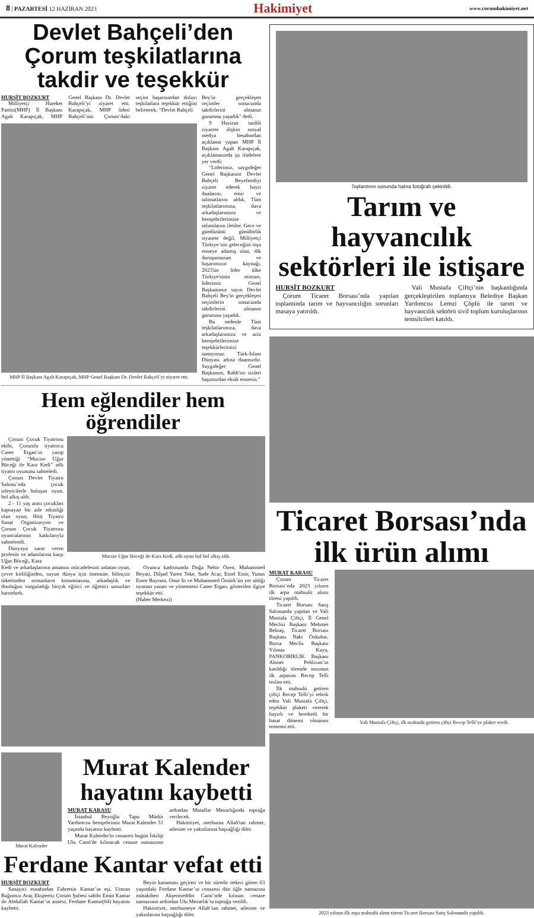8 | PAZARTESİ 12 HAZİRAN 2023 Hakimiyet www.corumhakimiyet.net
Devlet Bahçeli’den Çorum teşkilatlarına takdir ve teşekkür
HURŞİT BOZKURT
Milliyetçi Hareket Partisi(MHP) İl Başkanı Agah Karapıçak, MHP Genel Başkanı Dr. Devlet Bahçeli’yi ziyaret etti. Karapıçak, MHP lideri Bahçeli’nin Çorum’daki seçim başarısından dolayı teşkilatlara teşekkür ettiğini belirterek, “Devlet Bahçeli
MHP İl Başkanı Agah Karapıçak, MHP Genel Başkanı Dr. Devlet Bahçeli’yi ziyaret etti.
Bey'in gerçekleşen seçimler sonucunda takdirlerini almanın gururunu yaşadık” dedi.
9 Haziran tarihli ziyarete ilişkin sosyal medya hesabından açıklama yapan MHP İl Başkanı Agah Karapıçak, açıklamasında şu ifadelere yer verdi:
“Liderimiz, saygıdeğer Genel Başkanım Devlet Bahçeli Beyefendiyi ziyaret ederek hayır dualarını, emir ve talimatlarını aldık. Tüm teşkilatlarımıza, dava arkadaşlarımıza ve hemşehrilerimize selamlarını iletiler. Gece ve gündüzünü günübirlik siyasete değil, Milliyetçi Türkiye’nin geleceğini inşa etmeye adamış olan, dik duruşumuzun ve başarımızın kaynağı, 2023'ün lider ülke Türkiye'sinin mimarı, liderimiz Genel Başkanımız sayın Devlet Bahçeli Bey'in gerçekleşen seçimlerin sonucunda takdirlerini almanın gururunu yaşadık.
Bu nedenle Tüm teşkilatlarımıza, dava arkadaşlarımıza ve aziz hemşehrilerimize teşekkürlerimizi sunuyoruz. Türk-İslam Dünyası adına duamızdır. Saygıdeğer Genel Başkanım, Rabb'im sizleri başımızdan eksik etmesin.”
Hem eğlendiler hem öğrendiler
Çorum Çocuk Tiyatrosu ekibi, Çorumlu tiyatrocu Caner Ergan’ın yazıp yönettiği “Mucize Uğur Böceği ile Kara Kedi” adlı tiyatro oyununu sahneledi.
Çorum Devlet Tiyatro Salonu’nda çocuk izleyicilerle buluşan oyun, bol alkış aldı.
2 - 11 yaş arası çocukları kapsayan bir aile etkinliği olan oyun, Hitit Tiyatro Sanat Organizasyon ve Çorum Çocuk Tiyatrosu oyuncularının katkılarıyla sahnelendi.
Dünyaya zarar veren profesör ve adamlarına karşı Uğur Böceği, Kara
Mucize Uğur Böceği ile Kara Kedi, adlı oyun bol bol alkış aldı.
Kedi ve arkadaşlarının amansız mücadelesini anlatan oyun, çevre kirliliğinden, suyun dünya için önemine, bilinçsiz tüketimden ormanların korunmasına, arkadaşlık ve dostluğun vurguladığı birçok eğitici ve öğretici unsurları barındırdı.
Oyuncu kadrosunda Doğa Nehir Özen, Muhammed Beyati, Dilşad Yaren Teke, Sude Acar, Emel Emir, Yunus Emre Bayram, Onur İn ve Muhammed Öztürk’ün yer aldığı oyunun yazarı ve yönetmeni Caner Ergan, gösterilen ilgiye teşekkür etti.
(Haber Merkezi)
Murat Kalender
Murat Kalender hayatını kaybetti
MURAT KARASU
İstanbul Beyoğlu Tapu Müdür Yardımcısı hemşehrimiz Murat Kalender 51 yaşında hayatını kaybetti.
Murat Kalender'in cenazesi bugün İskilip Ulu Cami'de kılınacak cenaze namazının ardından Mutaflar Mezarlığında toprağa verilecek.
Hakimiyet, merhuma Allah'tan rahmet, ailesine ve yakınlarına başsağlığı diler.
Ferdane Kantar vefat etti
HURŞİT BOZKURT
Sanayici esnafından Fahrettin Kantar’ın eşi, Umran Bağımsız Araç Ekspertiz Çorum Şubesi sahibi Emin Kantar ile Abdullah Kantar’ın annesi, Ferdane Kantar(64) hayatını kaybetti.
Beyin kanaması geçiren ve bir süredir tedavi gören 63 yaşındaki Ferdane Kantar’ın cenazesi dün öğle namazına mütakiben Akşemseddin Cami’nde kılınan cenaze namazının ardından Ulu Mezarlık’ta toprağa verildi.
Hakimiyet, merhumeye Allah’tan rahmet, ailesine ve yakınlarına başsağlığı diler.
Toplantının sonunda hatıra fotoğrafı çekinildi.
Tarım ve hayvancılık sektörleri ile istişare
HURŞİT BOZKURT
Çorum Ticaret Borsası’nda yapılan toplantında tarım ve hayvancılığın sorunları masaya yatırıldı.
Vali Mustafa Çiftçi’nin başkanlığında gerçekleştirilen toplantıya Belediye Başkan Yardımcısı Lemzi Çöplü ile tarım ve hayvancılık sektörü sivil toplum kuruluşlarının temsilcileri katıldı.
Ticaret Borsası’nda ilk ürün alımı
MURAT KARASU
Çorum Ticaret Borsası’nda 2023 yılının ilk arpa mahsulü alımı töreni yapıldı.
Ticaret Borsası Satış Salonunda yapılan ve Vali Mustafa Çiftçi, İl Genel Meclisi Başkanı Mehmet Bektaş, Ticaret Borsası Başkanı Naki Özkubat, Borsa Meclis Başkanı Yılmaz Kaya, PANKOBİRLİK Başkanı Ahmet Pehlivan’ın katıldığı törende sezonun ilk arpasını Recep Telli teslim etti.
İlk mahsulü getiren çiftçi Recep Telli’yi tebrik eden Vali Mustafa Çiftçi, teşekkür plaketi vererek hayırlı ve bereketli bir hasat dönemi olmasını temenni etti.
Vali Mustafa Çiftçi, ilk mahsulü getiren çiftçi Recep Telli’ye plaket verdi.
2023 yılının ilk arpa mahsulü alımı töreni Ticaret Borsası Satış Salonunda yapıldı.